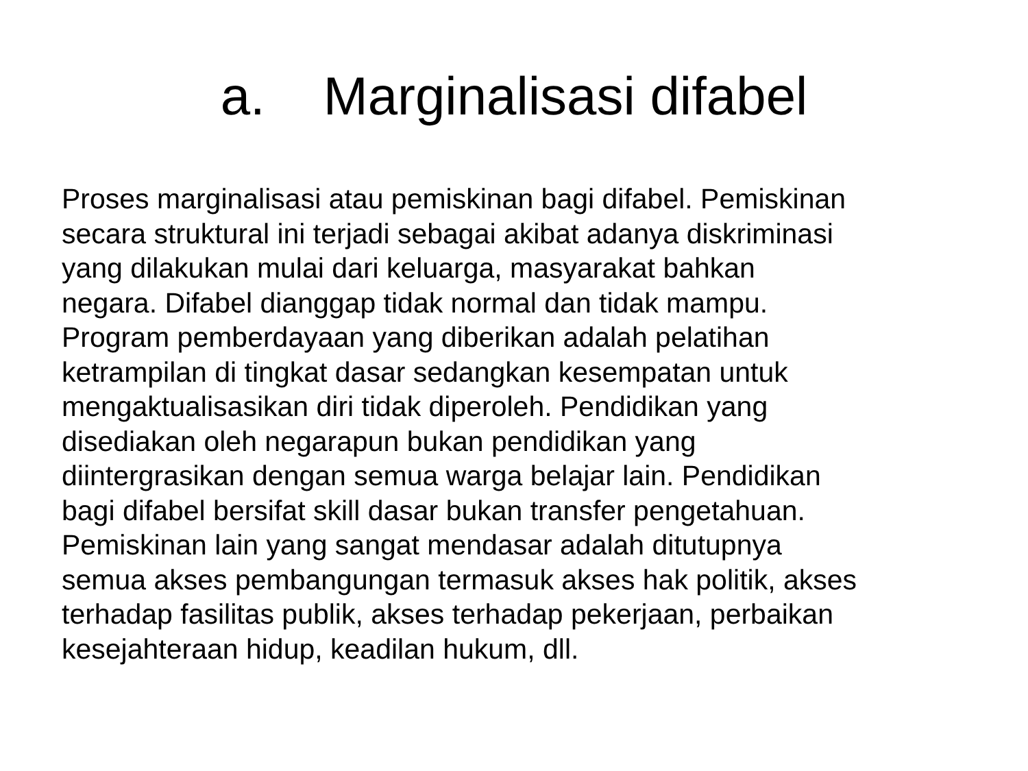a. Marginalisasi difabel
Proses marginalisasi atau pemiskinan bagi difabel. Pemiskinan secara struktural ini terjadi sebagai akibat adanya diskriminasi yang dilakukan mulai dari keluarga, masyarakat bahkan negara. Difabel dianggap tidak normal dan tidak mampu. Program pemberdayaan yang diberikan adalah pelatihan ketrampilan di tingkat dasar sedangkan kesempatan untuk mengaktualisasikan diri tidak diperoleh. Pendidikan yang disediakan oleh negarapun bukan pendidikan yang diintergrasikan dengan semua warga belajar lain. Pendidikan bagi difabel bersifat skill dasar bukan transfer pengetahuan. Pemiskinan lain yang sangat mendasar adalah ditutupnya semua akses pembangungan termasuk akses hak politik, akses terhadap fasilitas publik, akses terhadap pekerjaan, perbaikan kesejahteraan hidup, keadilan hukum, dll.